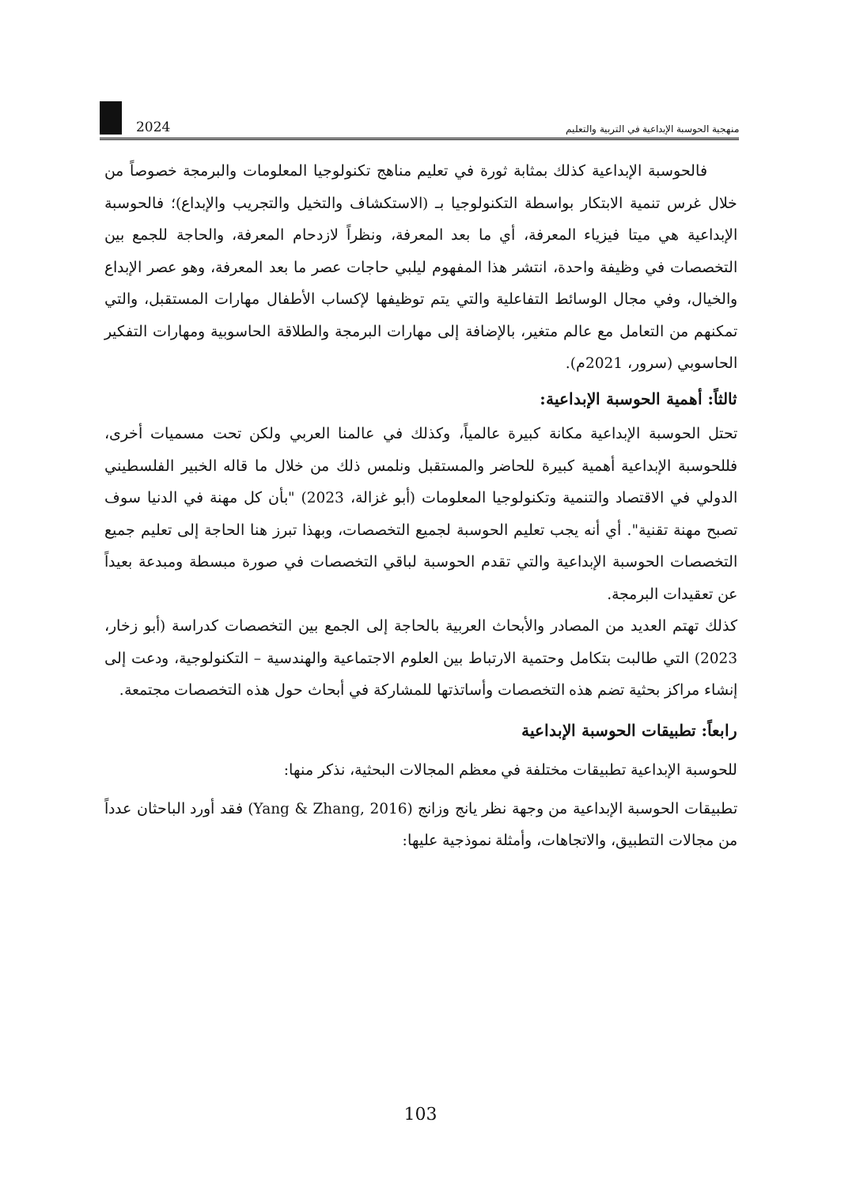2024
منهجية الحوسبة الإبداعية في التربية والتعليم
فالحوسبة الإبداعية كذلك بمثابة ثورة في تعليم مناهج تكنولوجيا المعلومات والبرمجة خصوصاً من خلال غرس تنمية الابتكار بواسطة التكنولوجيا بـ (الاستكشاف والتخيل والتجريب والإبداع)؛ فالحوسبة الإبداعية هي ميتا فيزياء المعرفة، أي ما بعد المعرفة، ونظراً لازدحام المعرفة، والحاجة للجمع بين التخصصات في وظيفة واحدة، انتشر هذا المفهوم ليلبي حاجات عصر ما بعد المعرفة، وهو عصر الإبداع والخيال، وفي مجال الوسائط التفاعلية والتي يتم توظيفها لإكساب الأطفال مهارات المستقبل، والتي تمكنهم من التعامل مع عالم متغير، بالإضافة إلى مهارات البرمجة والطلاقة الحاسوبية ومهارات التفكير الحاسوبي (سرور، 2021م).
ثالثاً: أهمية الحوسبة الإبداعية:
تحتل الحوسبة الإبداعية مكانة كبيرة عالمياً، وكذلك في عالمنا العربي ولكن تحت مسميات أخرى، فللحوسبة الإبداعية أهمية كبيرة للحاضر والمستقبل ونلمس ذلك من خلال ما قاله الخبير الفلسطيني الدولي في الاقتصاد والتنمية وتكنولوجيا المعلومات (أبو غزالة، 2023) "بأن كل مهنة في الدنيا سوف تصبح مهنة تقنية". أي أنه يجب تعليم الحوسبة لجميع التخصصات، وبهذا تبرز هنا الحاجة إلى تعليم جميع التخصصات الحوسبة الإبداعية والتي تقدم الحوسبة لباقي التخصصات في صورة مبسطة ومبدعة بعيداً عن تعقيدات البرمجة.
كذلك تهتم العديد من المصادر والأبحاث العربية بالحاجة إلى الجمع بين التخصصات كدراسة (أبو زخار، 2023) التي طالبت بتكامل وحتمية الارتباط بين العلوم الاجتماعية والهندسية – التكنولوجية، ودعت إلى إنشاء مراكز بحثية تضم هذه التخصصات وأساتذتها للمشاركة في أبحاث حول هذه التخصصات مجتمعة.
رابعاً: تطبيقات الحوسبة الإبداعية
للحوسبة الإبداعية تطبيقات مختلفة في معظم المجالات البحثية، نذكر منها:
تطبيقات الحوسبة الإبداعية من وجهة نظر يانج وزانج (Yang & Zhang, 2016) فقد أورد الباحثان عدداً من مجالات التطبيق، والاتجاهات، وأمثلة نموذجية عليها:
103